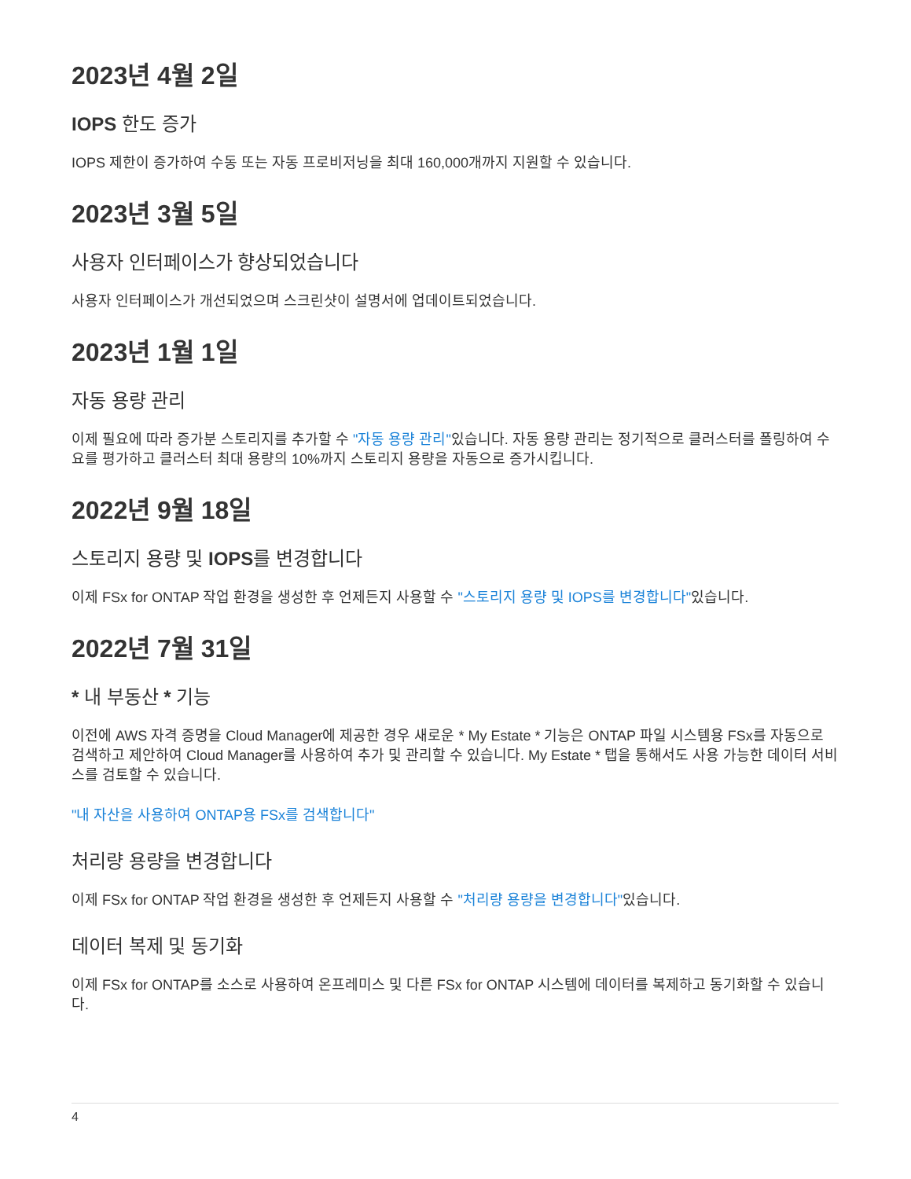2023년 4월 2일
IOPS 한도 증가
IOPS 제한이 증가하여 수동 또는 자동 프로비저닝을 최대 160,000개까지 지원할 수 있습니다.
2023년 3월 5일
사용자 인터페이스가 향상되었습니다
사용자 인터페이스가 개선되었으며 스크린샷이 설명서에 업데이트되었습니다.
2023년 1월 1일
자동 용량 관리
이제 필요에 따라 증가분 스토리지를 추가할 수 "자동 용량 관리"있습니다. 자동 용량 관리는 정기적으로 클러스터를 폴링하여 수요를 평가하고 클러스터 최대 용량의 10%까지 스토리지 용량을 자동으로 증가시킵니다.
2022년 9월 18일
스토리지 용량 및 IOPS를 변경합니다
이제 FSx for ONTAP 작업 환경을 생성한 후 언제든지 사용할 수 "스토리지 용량 및 IOPS를 변경합니다"있습니다.
2022년 7월 31일
* 내 부동산 * 기능
이전에 AWS 자격 증명을 Cloud Manager에 제공한 경우 새로운 * My Estate * 기능은 ONTAP 파일 시스템용 FSx를 자동으로 검색하고 제안하여 Cloud Manager를 사용하여 추가 및 관리할 수 있습니다. My Estate * 탭을 통해서도 사용 가능한 데이터 서비스를 검토할 수 있습니다.
"내 자산을 사용하여 ONTAP용 FSx를 검색합니다"
처리량 용량을 변경합니다
이제 FSx for ONTAP 작업 환경을 생성한 후 언제든지 사용할 수 "처리량 용량을 변경합니다"있습니다.
데이터 복제 및 동기화
이제 FSx for ONTAP를 소스로 사용하여 온프레미스 및 다른 FSx for ONTAP 시스템에 데이터를 복제하고 동기화할 수 있습니다.
4